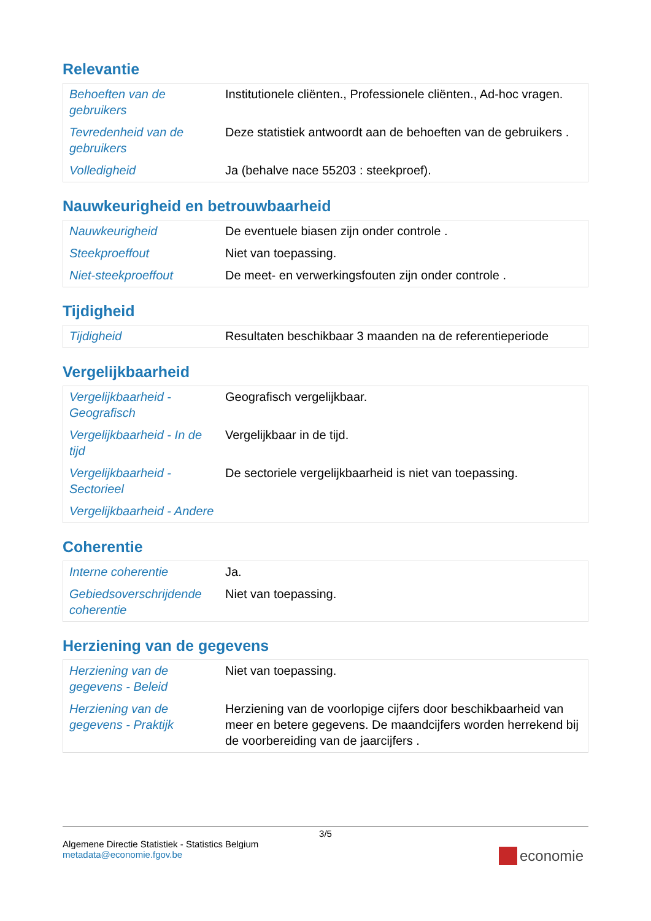Relevantie
| Behoeften van de gebruikers | Institutionele cliënten., Professionele cliënten., Ad-hoc vragen. |
| Tevredenheid van de gebruikers | Deze statistiek antwoordt aan de behoeften van de gebruikers . |
| Volledigheid | Ja (behalve nace 55203 : steekproef). |
Nauwkeurigheid en betrouwbaarheid
| Nauwkeurigheid | De eventuele biasen zijn onder controle . |
| Steekproeffout | Niet van toepassing. |
| Niet-steekproeffout | De meet- en verwerkingsfouten zijn onder controle . |
Tijdigheid
| Tijdigheid | Resultaten beschikbaar 3 maanden na de referentieperiode |
Vergelijkbaarheid
| Vergelijkbaarheid - Geografisch | Geografisch vergelijkbaar. |
| Vergelijkbaarheid - In de tijd | Vergelijkbaar in de tijd. |
| Vergelijkbaarheid - Sectorieel | De sectoriele vergelijkbaarheid is niet van toepassing. |
| Vergelijkbaarheid - Andere | |
Coherentie
| Interne coherentie | Ja. |
| Gebiedsoverschrijdende coherentie | Niet van toepassing. |
Herziening van de gegevens
| Herziening van de gegevens - Beleid | Niet van toepassing. |
| Herziening van de gegevens - Praktijk | Herziening van de voorlopige cijfers door beschikbaarheid van meer en betere gegevens. De maandcijfers worden herrekend bij de voorbereiding van de jaarcijfers . |
3/5
Algemene Directie Statistiek - Statistics Belgium
metadata@economie.fgov.be
economie